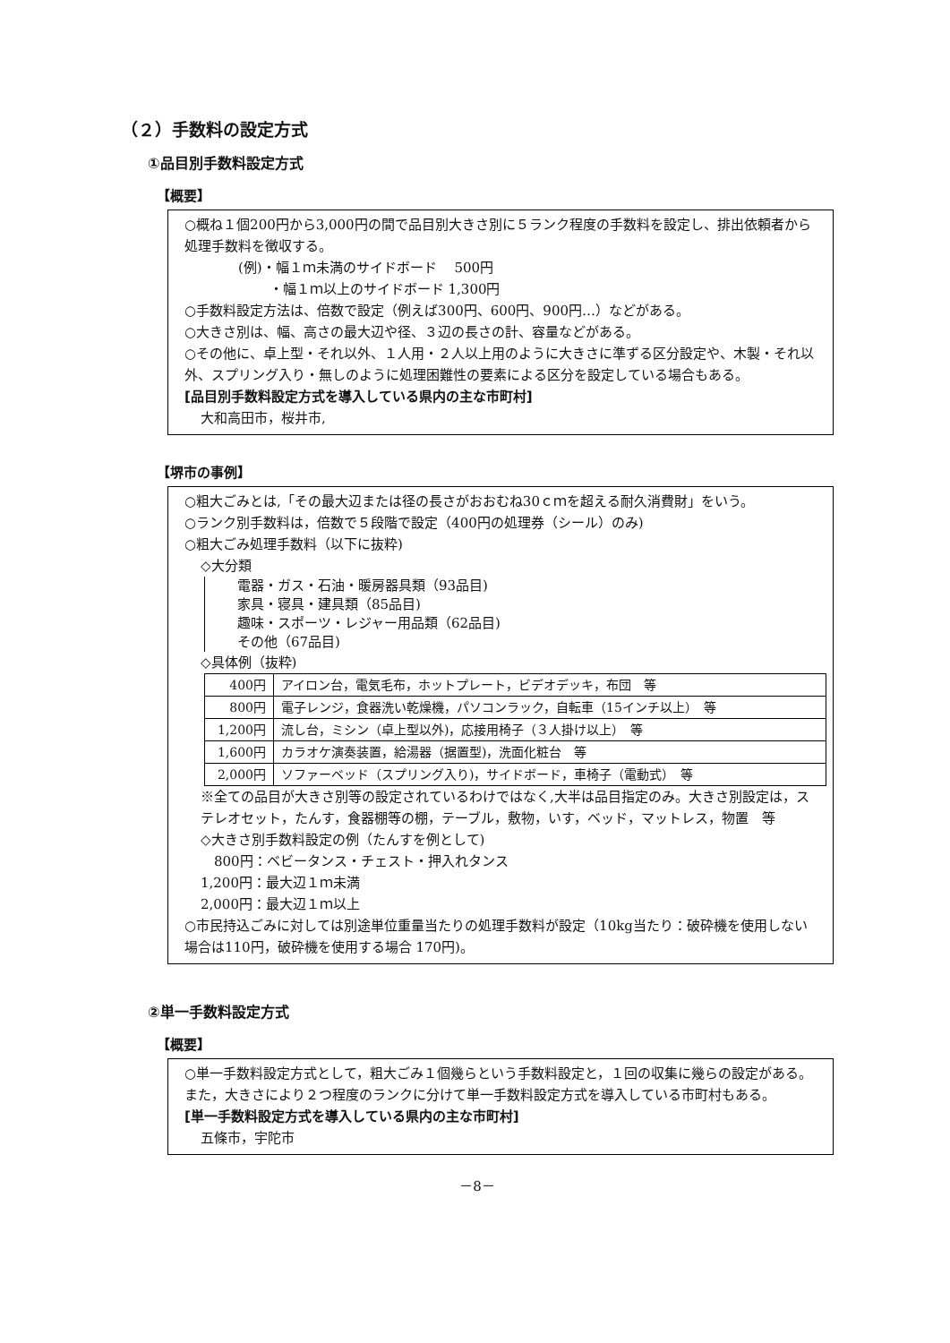（２）手数料の設定方式
①品目別手数料設定方式
【概要】
○概ね１個200円から3,000円の間で品目別大きさ別に５ランク程度の手数料を設定し、排出依頼者から処理手数料を徴収する。
(例)・幅１ｍ未満のサイドボード　 500円
　　 ・幅１ｍ以上のサイドボード 1,300円
○手数料設定方法は、倍数で設定（例えば300円、600円、900円…）などがある。
○大きさ別は、幅、高さの最大辺や径、３辺の長さの計、容量などがある。
○その他に、卓上型・それ以外、１人用・２人以上用のように大きさに準ずる区分設定や、木製・それ以外、スプリング入り・無しのように処理困難性の要素による区分を設定している場合もある。
[品目別手数料設定方式を導入している県内の主な市町村]
大和高田市，桜井市,
【堺市の事例】
○粗大ごみとは,「その最大辺または径の長さがおおむね30ｃｍを超える耐久消費財」をいう。
○ランク別手数料は，倍数で５段階で設定（400円の処理券（シール）のみ)
○粗大ごみ処理手数料（以下に抜粋)
◇大分類
電器・ガス・石油・暖房器具類（93品目)
家具・寝具・建具類（85品目)
趣味・スポーツ・レジャー用品類（62品目)
その他（67品目)
◇具体例（抜粋)
| 400円 | アイロン台，電気毛布，ホットプレート，ビデオデッキ，布団 等 |
| 800円 | 電子レンジ，食器洗い乾燥機，パソコンラック，自転車（15インチ以上） 等 |
| 1,200円 | 流し台，ミシン（卓上型以外)，応接用椅子（３人掛け以上） 等 |
| 1,600円 | カラオケ演奏装置，給湯器（据置型)，洗面化粧台 等 |
| 2,000円 | ソファーベッド（スプリング入り)，サイドボード，車椅子（電動式） 等 |
※全ての品目が大きさ別等の設定されているわけではなく,大半は品目指定のみ。大きさ別設定は，ステレオセット，たんす，食器棚等の棚，テーブル，敷物，いす，ベッド，マットレス，物置　等
◇大きさ別手数料設定の例（たんすを例として)
　800円：ベビータンス・チェスト・押入れタンス
1,200円：最大辺１ｍ未満
2,000円：最大辺１ｍ以上
○市民持込ごみに対しては別途単位重量当たりの処理手数料が設定（10kg当たり：破砕機を使用しない場合は110円，破砕機を使用する場合 170円)。
②単一手数料設定方式
【概要】
○単一手数料設定方式として，粗大ごみ１個幾らという手数料設定と，１回の収集に幾らの設定がある。また，大きさにより２つ程度のランクに分けて単一手数料設定方式を導入している市町村もある。
[単一手数料設定方式を導入している県内の主な市町村]
五條市，宇陀市
－8－